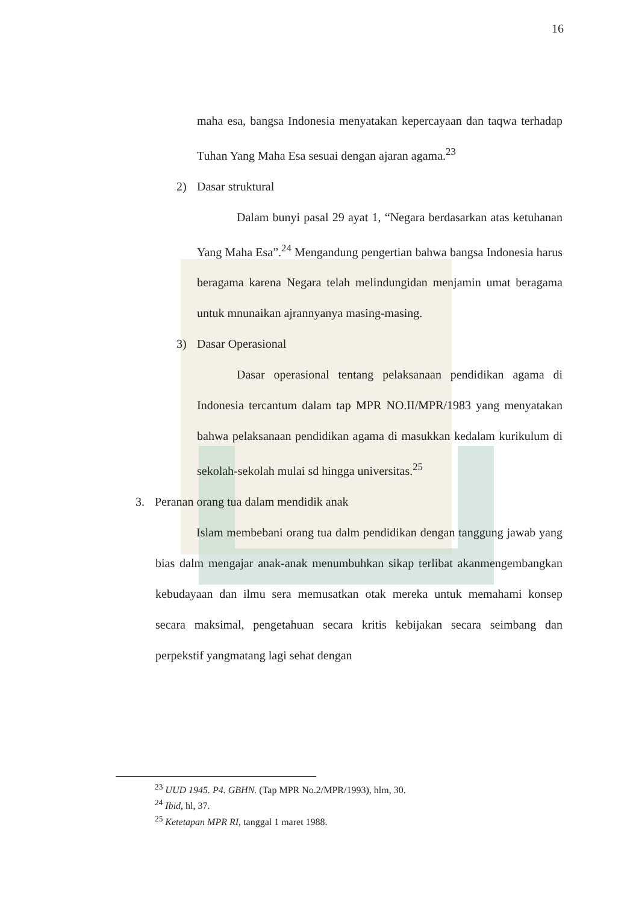16
maha esa, bangsa Indonesia menyatakan kepercayaan dan taqwa terhadap Tuhan Yang Maha Esa sesuai dengan ajaran agama.<sup>23</sup>
2) Dasar struktural
Dalam bunyi pasal 29 ayat 1, “Negara berdasarkan atas ketuhanan Yang Maha Esa”.<sup>24</sup> Mengandung pengertian bahwa bangsa Indonesia harus beragama karena Negara telah melindungidan menjamin umat beragama untuk mnunaikan ajrannyanya masing-masing.
3) Dasar Operasional
Dasar operasional tentang pelaksanaan pendidikan agama di Indonesia tercantum dalam tap MPR NO.II/MPR/1983 yang menyatakan bahwa pelaksanaan pendidikan agama di masukkan kedalam kurikulum di sekolah-sekolah mulai sd hingga universitas.<sup>25</sup>
3. Peranan orang tua dalam mendidik anak
Islam membebani orang tua dalm pendidikan dengan tanggung jawab yang bias dalm mengajar anak-anak menumbuhkan sikap terlibat akanmengembangkan kebudayaan dan ilmu sera memusatkan otak mereka untuk memahami konsep secara maksimal, pengetahuan secara kritis kebijakan secara seimbang dan perpekstif yangmatang lagi sehat dengan
<sup>23</sup> UUD 1945. P4. GBHN. (Tap MPR No.2/MPR/1993), hlm, 30.
<sup>24</sup> Ibid, hl, 37.
<sup>25</sup> Ketetapan MPR RI, tanggal 1 maret 1988.